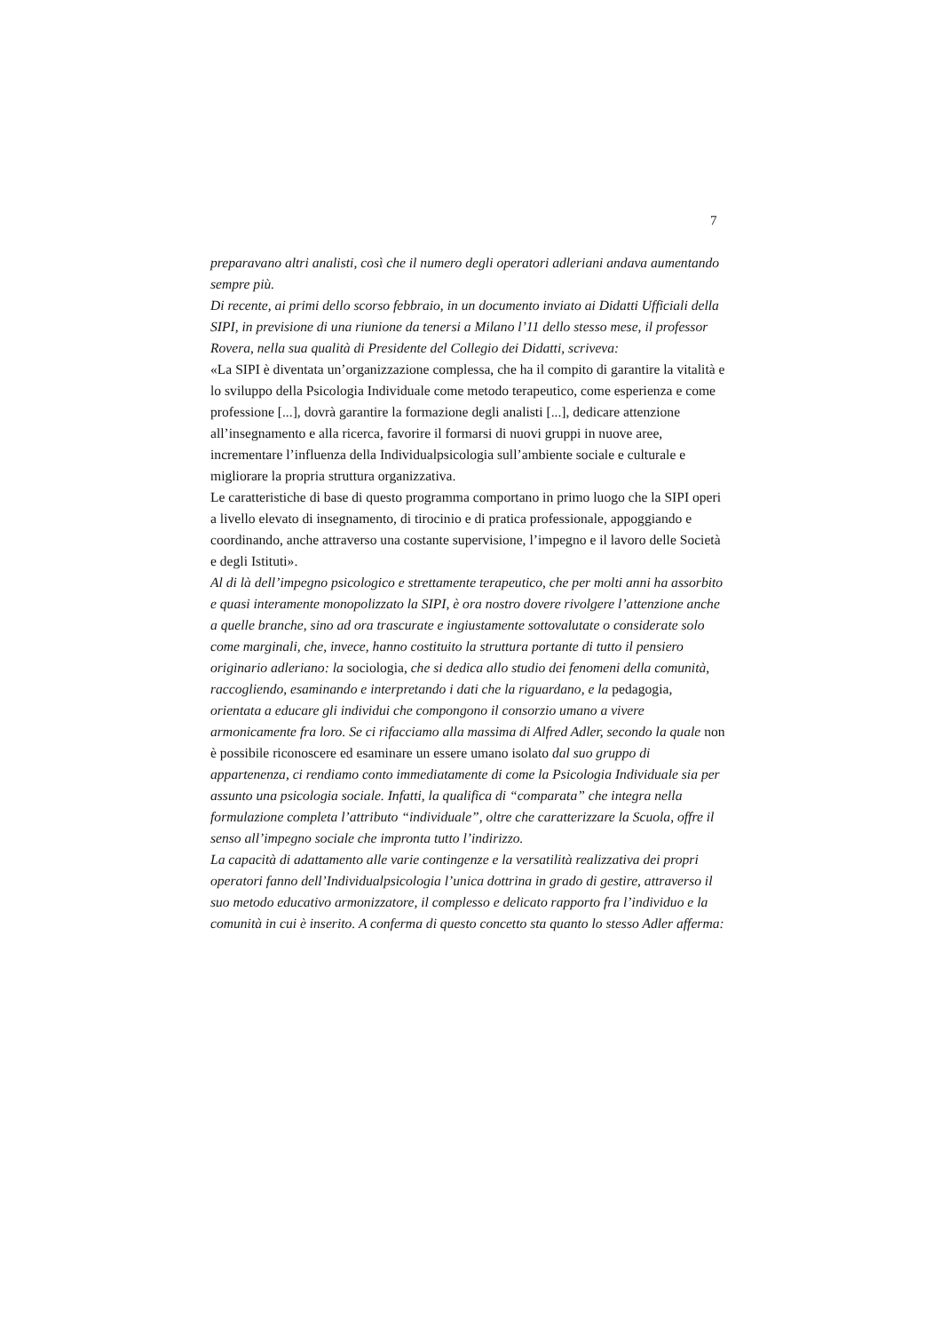7
preparavano altri analisti, così che il numero degli operatori adleriani andava aumentando sempre più.
Di recente, ai primi dello scorso febbraio, in un documento inviato ai Didatti Ufficiali della SIPI, in previsione di una riunione da tenersi a Milano l’11 dello stesso mese, il professor Rovera, nella sua qualità di Presidente del Collegio dei Didatti, scriveva:
«La SIPI è diventata un’organizzazione complessa, che ha il compito di garantire la vitalità e lo sviluppo della Psicologia Individuale come metodo terapeutico, come esperienza e come professione [...], dovrà garantire la formazione degli analisti [...], dedicare attenzione all’insegnamento e alla ricerca, favorire il formarsi di nuovi gruppi in nuove aree, incrementare l’influenza della Individualpsicologia sull’ambiente sociale e culturale e migliorare la propria struttura organizzativa.
Le caratteristiche di base di questo programma comportano in primo luogo che la SIPI operi a livello elevato di insegnamento, di tirocinio e di pratica professionale, appoggiando e coordinando, anche attraverso una costante supervisione, l’impegno e il lavoro delle Società e degli Istituti».
Al di là dell’impegno psicologico e strettamente terapeutico, che per molti anni ha assorbito e quasi interamente monopolizzato la SIPI, è ora nostro dovere rivolgere l’attenzione anche a quelle branche, sino ad ora trascurate e ingiustamente sottovalutate o considerate solo come marginali, che, invece, hanno costituito la struttura portante di tutto il pensiero originario adleriano: la sociologia, che si dedica allo studio dei fenomeni della comunità, raccogliendo, esaminando e interpretando i dati che la riguardano, e la pedagogia, orientata a educare gli individui che compongono il consorzio umano a vivere armonicamente fra loro. Se ci rifacciamo alla massima di Alfred Adler, secondo la quale non è possibile riconoscere ed esaminare un essere umano isolato dal suo gruppo di appartenenza, ci rendiamo conto immediatamente di come la Psicologia Individuale sia per assunto una psicologia sociale. Infatti, la qualifica di “comparata” che integra nella formulazione completa l’attributo “individuale”, oltre che caratterizzare la Scuola, offre il senso all’impegno sociale che impronta tutto l’indirizzo.
La capacità di adattamento alle varie contingenze e la versatilità realizzativa dei propri operatori fanno dell’Individualpsicologia l’unica dottrina in grado di gestire, attraverso il suo metodo educativo armonizzatore, il complesso e delicato rapporto fra l’individuo e la comunità in cui è inserito. A conferma di questo concetto sta quanto lo stesso Adler afferma: